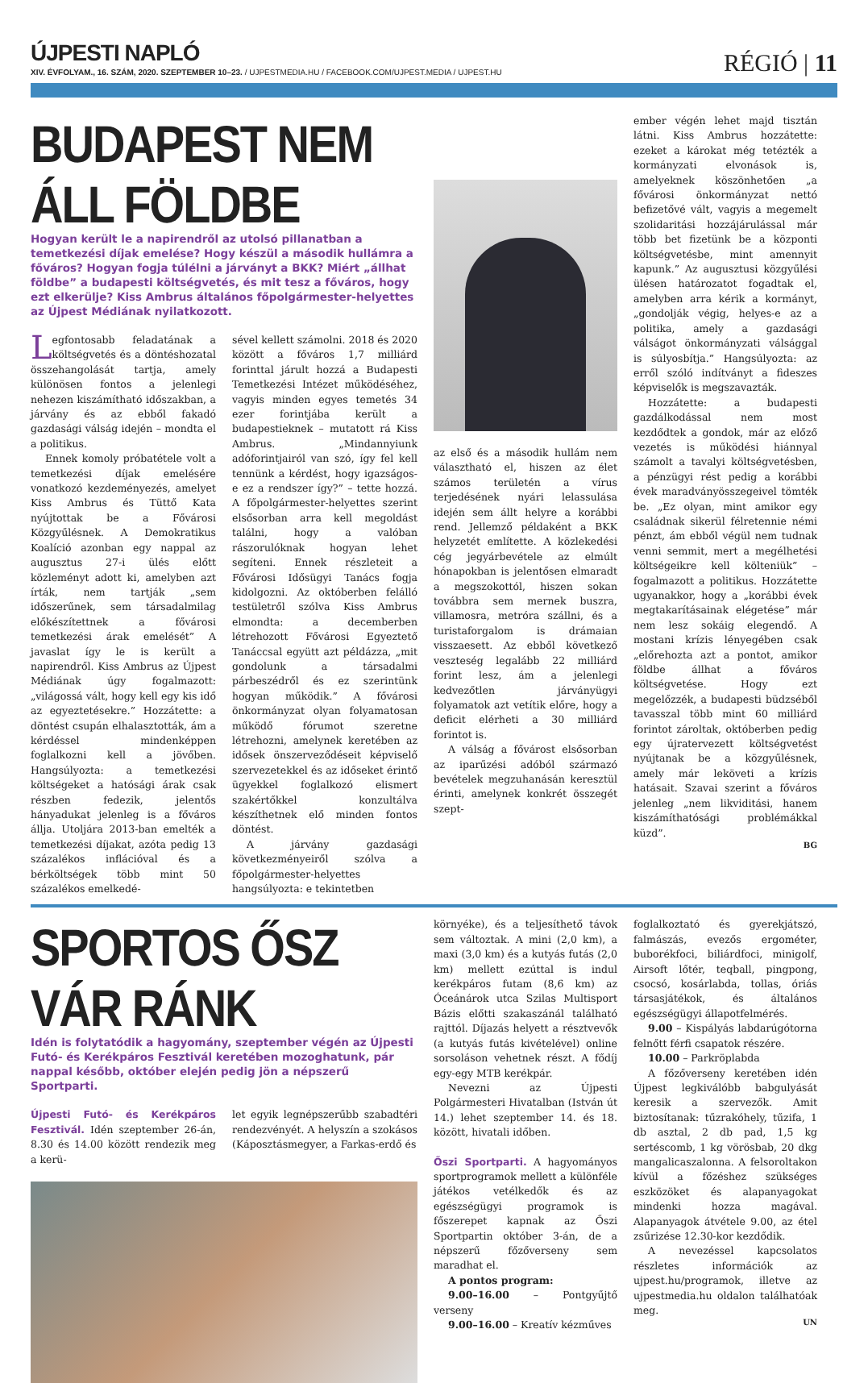ÚJPESTI NAPLÓ
XIV. ÉVFOLYAM., 16. SZÁM, 2020. SZEPTEMBER 10–23. / UJPESTMEDIA.HU / FACEBOOK.COM/UJPEST.MEDIA / UJPEST.HU
RÉGIÓ | 11
BUDAPEST NEM ÁLL FÖLDBE
Hogyan került le a napirendről az utolsó pillanatban a temetkezési díjak emelése? Hogy készül a második hullámra a főváros? Hogyan fogja túlélni a járványt a BKK? Miért „állhat földbe” a budapesti költségvetés, és mit tesz a főváros, hogy ezt elkerülje? Kiss Ambrus általános főpolgármester-helyettes az Újpest Médiának nyilatkozott.
Legfontosabb feladatának a költségvetés és a döntéshozatal összehangolását tartja, amely különösen fontos a jelenlegi nehezen kiszámítható időszakban, a járvány és az ebből fakadó gazdasági válság idején – mondta el a politikus.
Ennek komoly próbatétele volt a temetkezési díjak emelésére vonatkozó kezdeményezés, amelyet Kiss Ambrus és Tüttő Kata nyújtottak be a Fővárosi Közgyűlésnek. A Demokratikus Koalíció azonban egy nappal az augusztus 27-i ülés előtt közleményt adott ki, amelyben azt írták, nem tartják „sem időszerűnek, sem társadalmilag előkészítettnek a fővárosi temetkezési árak emelését” A javaslat így le is került a napirendről. Kiss Ambrus az Újpest Médiának úgy fogalmazott: „világossá vált, hogy kell egy kis idő az egyeztetésekre.” Hozzátette: a döntést csupán elhalasztották, ám a kérdéssel mindenképpen foglalkozni kell a jövőben. Hangsúlyozta: a temetkezési költségeket a hatósági árak csak részben fedezik, jelentős hányadukat jelenleg is a főváros állja. Utoljára 2013-ban emelték a temetkezési díjakat, azóta pedig 13 százalékos inflációval és a bérköltségek több mint 50 százalékos emelkedé-
sével kellett számolni. 2018 és 2020 között a főváros 1,7 milliárd forinttal járult hozzá a Budapesti Temetkezési Intézet működéséhez, vagyis minden egyes temetés 34 ezer forintjába került a budapestieknek – mutatott rá Kiss Ambrus. „Mindannyiunk adóforintjairól van szó, így fel kell tennünk a kérdést, hogy igazságos-e ez a rendszer így?” – tette hozzá. A főpolgármester-helyettes szerint elsősorban arra kell megoldást találni, hogy a valóban rászorulóknak hogyan lehet segíteni. Ennek részleteit a Fővárosi Idősügyi Tanács fogja kidolgozni. Az októberben felálló testületről szólva Kiss Ambrus elmondta: a decemberben létrehozott Fővárosi Egyeztető Tanáccsal együtt azt példázza, „mit gondolunk a társadalmi párbeszédről és ez szerintünk hogyan működik.” A fővárosi önkormányzat olyan folyamatosan működő fórumot szeretne létrehozni, amelynek keretében az idősek önszerveződéseit képviselő szervezetekkel és az időseket érintő ügyekkel foglalkozó elismert szakértőkkel konzultálva készíthetnek elő minden fontos döntést.
A járvány gazdasági következményeiről szólva a főpolgármester-helyettes hangsúlyozta: e tekintetben
az első és a második hullám nem választható el, hiszen az élet számos területén a vírus terjedésének nyári lelassulása idején sem állt helyre a korábbi rend. Jellemző példaként a BKK helyzetét említette. A közlekedési cég jegyárbevétele az elmúlt hónapokban is jelentősen elmaradt a megszokottól, hiszen sokan továbbra sem mernek buszra, villamosra, metróra szállni, és a turistaforgalom is drámaian visszaesett. Az ebből következő veszteség legalább 22 milliárd forint lesz, ám a jelenlegi kedvezőtlen járványügyi folyamatok azt vetítik előre, hogy a deficit elérheti a 30 milliárd forintot is.
A válság a fővárost elsősorban az iparűzési adóból származó bevételek megzuhanásán keresztül érinti, amelynek konkrét összegét szept-
ember végén lehet majd tisztán látni. Kiss Ambrus hozzátette: ezeket a károkat még tetézték a kormányzati elvonások is, amelyeknek köszönhetően „a fővárosi önkormányzat nettó befizetővé vált, vagyis a megemelt szolidaritási hozzájárulással már több bet fizetünk be a központi költségvetésbe, mint amennyit kapunk.” Az augusztusi közgyűlési ülésen határozatot fogadtak el, amelyben arra kérik a kormányt, „gondolják végig, helyes-e az a politika, amely a gazdasági válságot önkormányzati válsággal is súlyosbítja.” Hangsúlyozta: az erről szóló indítványt a fideszes képviselők is megszavazták.
Hozzátette: a budapesti gazdálkodással nem most kezdődtek a gondok, már az előző vezetés is működési hiánnyal számolt a tavalyi költségvetésben, a pénzügyi rést pedig a korábbi évek maradványösszegeivel tömték be. „Ez olyan, mint amikor egy családnak sikerül félretennie némi pénzt, ám ebből végül nem tudnak venni semmit, mert a megélhetési költségeikre kell költeniük” – fogalmazott a politikus. Hozzátette ugyanakkor, hogy a „korábbi évek megtakarításainak elégetése” már nem lesz sokáig elegendő. A mostani krízis lényegében csak „előrehozta azt a pontot, amikor földbe állhat a főváros költségvetése. Hogy ezt megelőzzék, a budapesti büdzséből tavasszal több mint 60 milliárd forintot zároltak, októberben pedig egy újratervezett költségvetést nyújtanak be a közgyűlésnek, amely már leköveti a krízis hatásait. Szavai szerint a főváros jelenleg „nem likviditási, hanem kiszámíthatósági problémákkal küzd”.
BG
SPORTOS ŐSZ VÁR RÁNK
Idén is folytatódik a hagyomány, szeptember végén az Újpesti Futó- és Kerékpáros Fesztivál keretében mozoghatunk, pár nappal később, október elején pedig jön a népszerű Sportparti.
Újpesti Futó- és Kerékpáros Fesztivál. Idén szeptember 26-án, 8.30 és 14.00 között rendezik meg a kerü-
let egyik legnépszerűbb szabadtéri rendezvényét. A helyszín a szokásos (Káposztásmegyer, a Farkas-erdő és
környéke), és a teljesíthető távok sem változtak. A mini (2,0 km), a maxi (3,0 km) és a kutyás futás (2,0 km) mellett ezúttal is indul kerékpáros futam (8,6 km) az Óceánárok utca Szilas Multisport Bázis előtti szakaszánál található rajttól. Díjazás helyett a résztvevők (a kutyás futás kivételével) online sorsoláson vehetnek részt. A fődíj egy-egy MTB kerékpár.
Nevezni az Újpesti Polgármesteri Hivatalban (István út 14.) lehet szeptember 14. és 18. között, hivatali időben.
Őszi Sportparti. A hagyományos sportprogramok mellett a különféle játékos vetélkedők és az egészségügyi programok is főszerepet kapnak az Őszi Sportpartin október 3-án, de a népszerű főzőverseny sem maradhat el.
A pontos program:
9.00–16.00 – Pontgyűjtő verseny
9.00–16.00 – Kreatív kézműves
foglalkoztató és gyerekjátszó, falmászás, evezős ergométer, buborékfoci, biliárdfoci, minigolf, Airsoft lőtér, teqball, pingpong, csocsó, kosárlabda, tollas, óriás társasjátékok, és általános egészségügyi állapotfelmérés.
9.00 – Kispályás labdarúgótorna felnőtt férfi csapatok részére.
10.00 – Parkröplabda
A főzőverseny keretében idén Újpest legkiválóbb babgulyását keresik a szervezők. Amit biztosítanak: tűzrakóhely, tűzifa, 1 db asztal, 2 db pad, 1,5 kg sertéscomb, 1 kg vörösbab, 20 dkg mangalicaszalonna. A felsoroltakon kívül a főzéshez szükséges eszközöket és alapanyagokat mindenki hozza magával. Alapanyagok átvétele 9.00, az étel zsűrizése 12.30-kor kezdődik.
A nevezéssel kapcsolatos részletes információk az ujpest.hu/programok, illetve az ujpestmedia.hu oldalon találhatóak meg.
UN